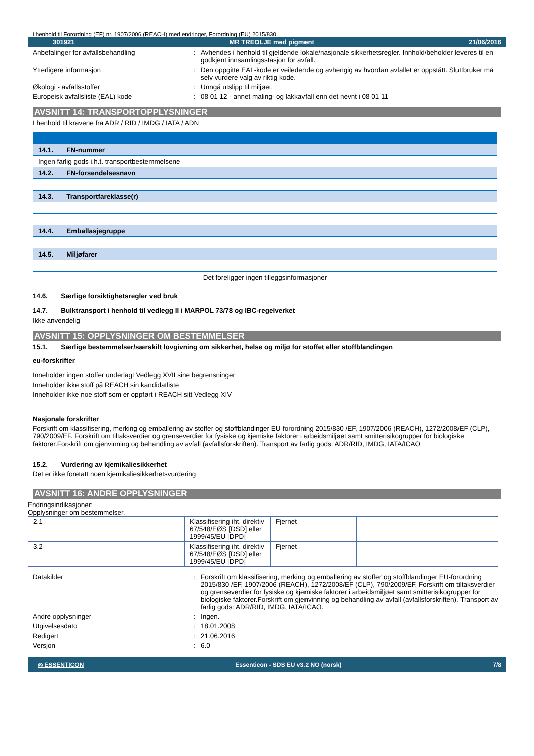i henhold til Forordning (EF) nr. 1907/2006 (REACH) med endringer, Forordning (EU) 2015/830
301921 MR TREOLJE med pigment 21/06/2016
Anbefalinger for avfallsbehandling : Avhendes i henhold til gjeldende lokale/nasjonale sikkerhetsregler. Innhold/beholder leveres til en godkjent innsamlingsstasjon for avfall.
Ytterligere informasjon : Den oppgitte EAL-kode er veiledende og avhengig av hvordan avfallet er oppstått. Sluttbruker må selv vurdere valg av riktig kode.
Økologi - avfallsstoffer : Unngå utslipp til miljøet.
Europeisk avfallsliste (EAL) kode : 08 01 12 - annet maling- og lakkavfall enn det nevnt i 08 01 11
AVSNITT 14: TRANSPORTOPPLYSNINGER
I henhold til kravene fra ADR / RID / IMDG / IATA / ADN
| 14.1. FN-nummer |
| Ingen farlig gods i.h.t. transportbestemmelsene |
| 14.2. FN-forsendelsesnavn |
| 14.3. Transportfareklasse(r) |
| 14.4. Emballasjegruppe |
| 14.5. Miljøfarer |
| Det foreligger ingen tilleggsinformasjoner |
14.6. Særlige forsiktighetsregler ved bruk
14.7. Bulktransport i henhold til vedlegg II i MARPOL 73/78 og IBC-regelverket
Ikke anvendelig
AVSNITT 15: OPPLYSNINGER OM BESTEMMELSER
15.1. Særlige bestemmelser/særskilt lovgivning om sikkerhet, helse og miljø for stoffet eller stoffblandingen
eu-forskrifter
Inneholder ingen stoffer underlagt Vedlegg XVII sine begrensninger
Inneholder ikke stoff på REACH sin kandidatliste
Inneholder ikke noe stoff som er oppført i REACH sitt Vedlegg XIV
Nasjonale forskrifter
Forskrift om klassifisering, merking og emballering av stoffer og stoffblandinger EU-forordning 2015/830 /EF, 1907/2006 (REACH), 1272/2008/EF (CLP), 790/2009/EF. Forskrift om tiltaksverdier og grenseverdier for fysiske og kjemiske faktorer i arbeidsmiljøet samt smitterisikogrupper for biologiske faktorer.Forskrift om gjenvinning og behandling av avfall (avfallsforskriften). Transport av farlig gods: ADR/RID, IMDG, IATA/ICAO
15.2. Vurdering av kjemikaliesikkerhet
Det er ikke foretatt noen kjemikaliesikkerhetsvurdering
AVSNITT 16: ANDRE OPPLYSNINGER
Endringsindikasjoner:
Opplysninger om bestemmelser.
| 2.1 | Klassifisering iht. direktiv 67/548/EØS [DSD] eller 1999/45/EU [DPD] | Fjernet | |
| 3.2 | Klassifisering iht. direktiv 67/548/EØS [DSD] eller 1999/45/EU [DPD] | Fjernet | |
Datakilder : Forskrift om klassifisering, merking og emballering av stoffer og stoffblandinger EU-forordning 2015/830 /EF, 1907/2006 (REACH), 1272/2008/EF (CLP), 790/2009/EF. Forskrift om tiltaksverdier og grenseverdier for fysiske og kjemiske faktorer i arbeidsmiljøet samt smitterisikogrupper for biologiske faktorer.Forskrift om gjenvinning og behandling av avfall (avfallsforskriften). Transport av farlig gods: ADR/RID, IMDG, IATA/ICAO.
Andre opplysninger : Ingen.
Utgivelsesdato : 18.01.2008
Redigert : 21.06.2016
Versjon : 6.0
◎ ESSENTICON Essenticon - SDS EU v3.2 NO (norsk) 7/8